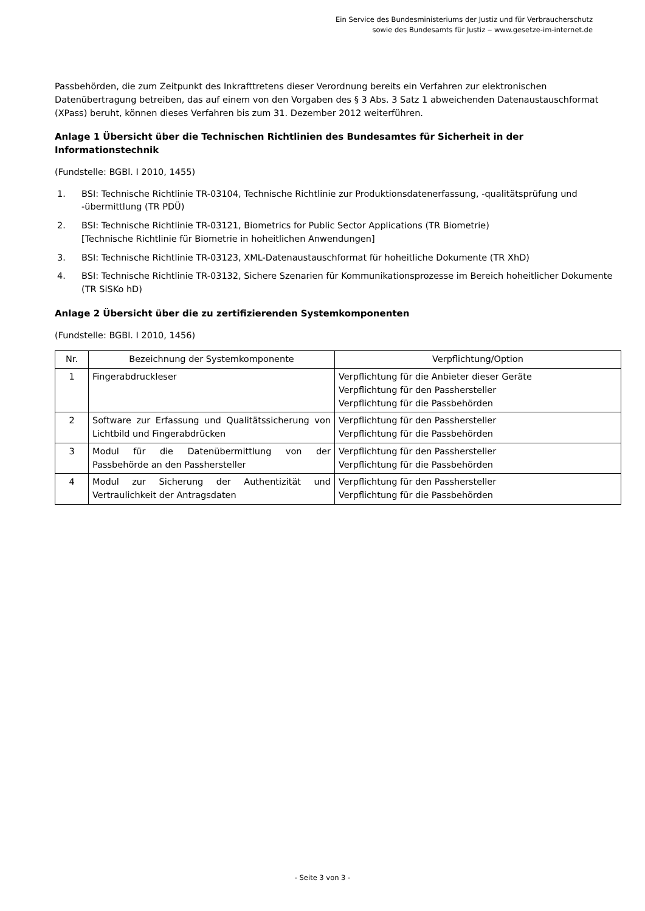Ein Service des Bundesministeriums der Justiz und für Verbraucherschutz
sowie des Bundesamts für Justiz ‒ www.gesetze-im-internet.de
Passbehörden, die zum Zeitpunkt des Inkrafttretens dieser Verordnung bereits ein Verfahren zur elektronischen Datenübertragung betreiben, das auf einem von den Vorgaben des § 3 Abs. 3 Satz 1 abweichenden Datenaustauschformat (XPass) beruht, können dieses Verfahren bis zum 31. Dezember 2012 weiterführen.
Anlage 1 Übersicht über die Technischen Richtlinien des Bundesamtes für Sicherheit in der Informationstechnik
(Fundstelle: BGBl. I 2010, 1455)
1. BSI: Technische Richtlinie TR-03104, Technische Richtlinie zur Produktionsdatenerfassung, -qualitätsprüfung und -übermittlung (TR PDÜ)
2. BSI: Technische Richtlinie TR-03121, Biometrics for Public Sector Applications (TR Biometrie)
[Technische Richtlinie für Biometrie in hoheitlichen Anwendungen]
3. BSI: Technische Richtlinie TR-03123, XML-Datenaustauschformat für hoheitliche Dokumente (TR XhD)
4. BSI: Technische Richtlinie TR-03132, Sichere Szenarien für Kommunikationsprozesse im Bereich hoheitlicher Dokumente (TR SiSKo hD)
Anlage 2 Übersicht über die zu zertifizierenden Systemkomponenten
(Fundstelle: BGBl. I 2010, 1456)
| Nr. | Bezeichnung der Systemkomponente | Verpflichtung/Option |
| --- | --- | --- |
| 1 | Fingerabdruckleser | Verpflichtung für die Anbieter dieser Geräte Verpflichtung für den Passhersteller Verpflichtung für die Passbehörden |
| 2 | Software zur Erfassung und Qualitätssicherung von Lichtbild und Fingerabdrücken | Verpflichtung für den Passhersteller Verpflichtung für die Passbehörden |
| 3 | Modul für die Datenübermittlung von der Passbehörde an den Passhersteller | Verpflichtung für den Passhersteller Verpflichtung für die Passbehörden |
| 4 | Modul zur Sicherung der Authentizität und Vertraulichkeit der Antragsdaten | Verpflichtung für den Passhersteller Verpflichtung für die Passbehörden |
- Seite 3 von 3 -